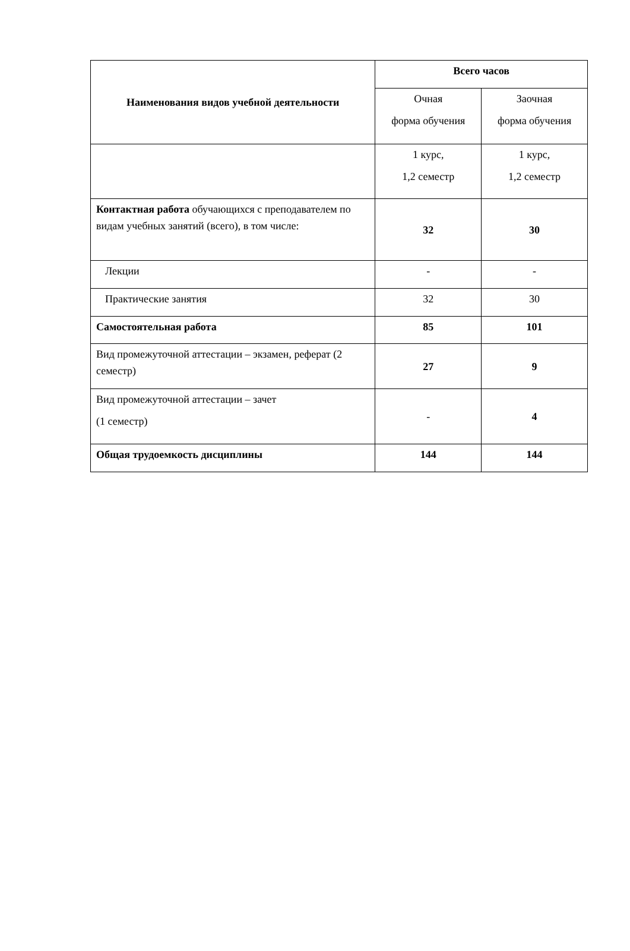| Наименования видов учебной деятельности | Всего часов | |
| --- | --- | --- |
| | Очная форма обучения | Заочная форма обучения |
| | 1 курс, 1,2 семестр | 1 курс, 1,2 семестр |
| Контактная работа обучающихся с преподавателем по видам учебных занятий (всего), в том числе: | 32 | 30 |
| Лекции | - | - |
| Практические занятия | 32 | 30 |
| Самостоятельная работа | 85 | 101 |
| Вид промежуточной аттестации – экзамен, реферат (2 семестр) | 27 | 9 |
| Вид промежуточной аттестации – зачет (1 семестр) | - | 4 |
| Общая трудоемкость дисциплины | 144 | 144 |